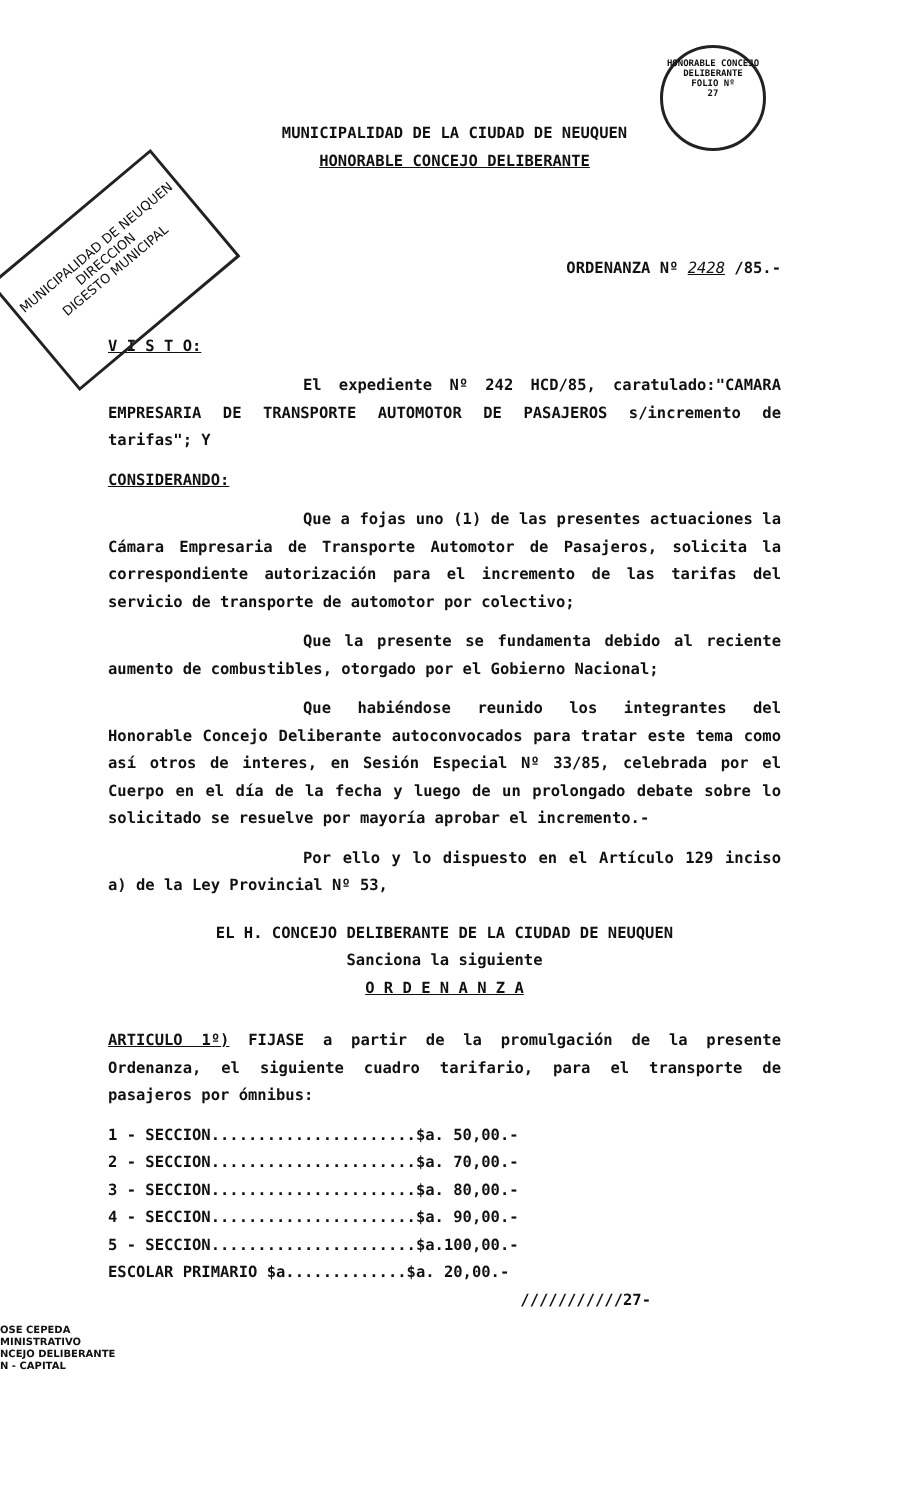HONORABLE CONCEJO DELIBERANTE
FOLIO Nº
27
MUNICIPALIDAD DE NEUQUEN
DIRECCION
DIGESTO MUNICIPAL
MUNICIPALIDAD DE LA CIUDAD DE NEUQUEN
HONORABLE CONCEJO DELIBERANTE
ORDENANZA Nº 2428 /85.-
V I S T O:
El expediente Nº 242 HCD/85, caratulado:"CAMARA EMPRESARIA DE TRANSPORTE AUTOMOTOR DE PASAJEROS s/incremento de tarifas"; Y
CONSIDERANDO:
Que a fojas uno (1) de las presentes actuaciones la Cámara Empresaria de Transporte Automotor de Pasajeros, solicita la correspondiente autorización para el incremento de las tarifas del servicio de transporte de automotor por colectivo;
Que la presente se fundamenta debido al reciente aumento de combustibles, otorgado por el Gobierno Nacional;
Que habiéndose reunido los integrantes del Honorable Concejo Deliberante autoconvocados para tratar este tema como así otros de interes, en Sesión Especial Nº 33/85, celebrada por el Cuerpo en el día de la fecha y luego de un prolongado debate sobre lo solicitado se resuelve por mayoría aprobar el incremento.-
Por ello y lo dispuesto en el Artículo 129 inciso a) de la Ley Provincial Nº 53,
EL H. CONCEJO DELIBERANTE DE LA CIUDAD DE NEUQUEN
Sanciona la siguiente
O R D E N A N Z A
ARTICULO 1º) FIJASE a partir de la promulgación de la presente Ordenanza, el siguiente cuadro tarifario, para el transporte de pasajeros por ómnibus:
1 - SECCION......................$a. 50,00.-
2 - SECCION......................$a. 70,00.-
3 - SECCION......................$a. 80,00.-
4 - SECCION......................$a. 90,00.-
5 - SECCION......................$a.100,00.-
ESCOLAR PRIMARIO $a.............$a. 20,00.-
///////////27-
OSE CEPEDA
MINISTRATIVO
NCEJO DELIBERANTE
N - CAPITAL